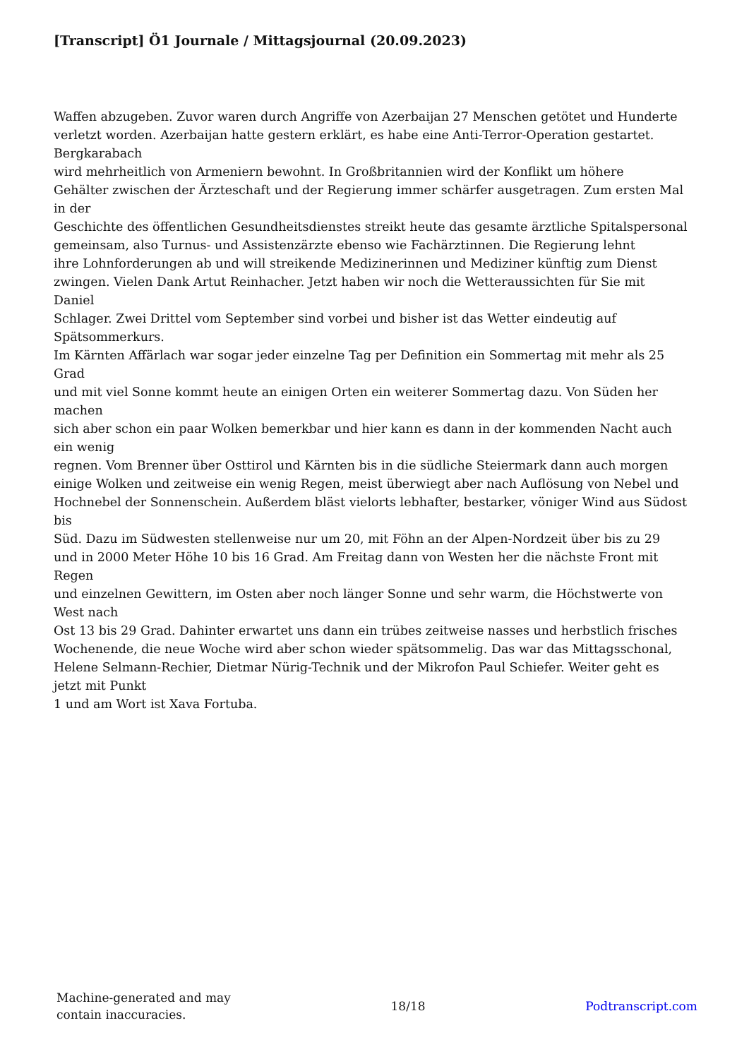[Transcript] Ö1 Journale / Mittagsjournal (20.09.2023)
Waffen abzugeben. Zuvor waren durch Angriffe von Azerbaijan 27 Menschen getötet und Hunderte
verletzt worden. Azerbaijan hatte gestern erklärt, es habe eine Anti-Terror-Operation gestartet.
Bergkarabach
wird mehrheitlich von Armeniern bewohnt. In Großbritannien wird der Konflikt um höhere
Gehälter zwischen der Ärzteschaft und der Regierung immer schärfer ausgetragen. Zum ersten Mal
in der
Geschichte des öffentlichen Gesundheitsdienstes streikt heute das gesamte ärztliche Spitalspersonal
gemeinsam, also Turnus- und Assistenzärzte ebenso wie Fachärztinnen. Die Regierung lehnt
ihre Lohnforderungen ab und will streikende Medizinerinnen und Mediziner künftig zum Dienst
zwingen. Vielen Dank Artut Reinhacher. Jetzt haben wir noch die Wetteraussichten für Sie mit
Daniel
Schlager. Zwei Drittel vom September sind vorbei und bisher ist das Wetter eindeutig auf
Spätsommerkurs.
Im Kärnten Affärlach war sogar jeder einzelne Tag per Definition ein Sommertag mit mehr als 25
Grad
und mit viel Sonne kommt heute an einigen Orten ein weiterer Sommertag dazu. Von Süden her
machen
sich aber schon ein paar Wolken bemerkbar und hier kann es dann in der kommenden Nacht auch
ein wenig
regnen. Vom Brenner über Osttirol und Kärnten bis in die südliche Steiermark dann auch morgen
einige Wolken und zeitweise ein wenig Regen, meist überwiegt aber nach Auflösung von Nebel und
Hochnebel der Sonnenschein. Außerdem bläst vielorts lebhafter, bestarker, vöniger Wind aus Südost
bis
Süd. Dazu im Südwesten stellenweise nur um 20, mit Föhn an der Alpen-Nordzeit über bis zu 29
und in 2000 Meter Höhe 10 bis 16 Grad. Am Freitag dann von Westen her die nächste Front mit
Regen
und einzelnen Gewittern, im Osten aber noch länger Sonne und sehr warm, die Höchstwerte von
West nach
Ost 13 bis 29 Grad. Dahinter erwartet uns dann ein trübes zeitweise nasses und herbstlich frisches
Wochenende, die neue Woche wird aber schon wieder spätsommelig. Das war das Mittagsschonal,
Helene Selmann-Rechier, Dietmar Nürig-Technik und der Mikrofon Paul Schiefer. Weiter geht es
jetzt mit Punkt
1 und am Wort ist Xava Fortuba.
Machine-generated and may
contain inaccuracies.
18/18 Podtranscript.com